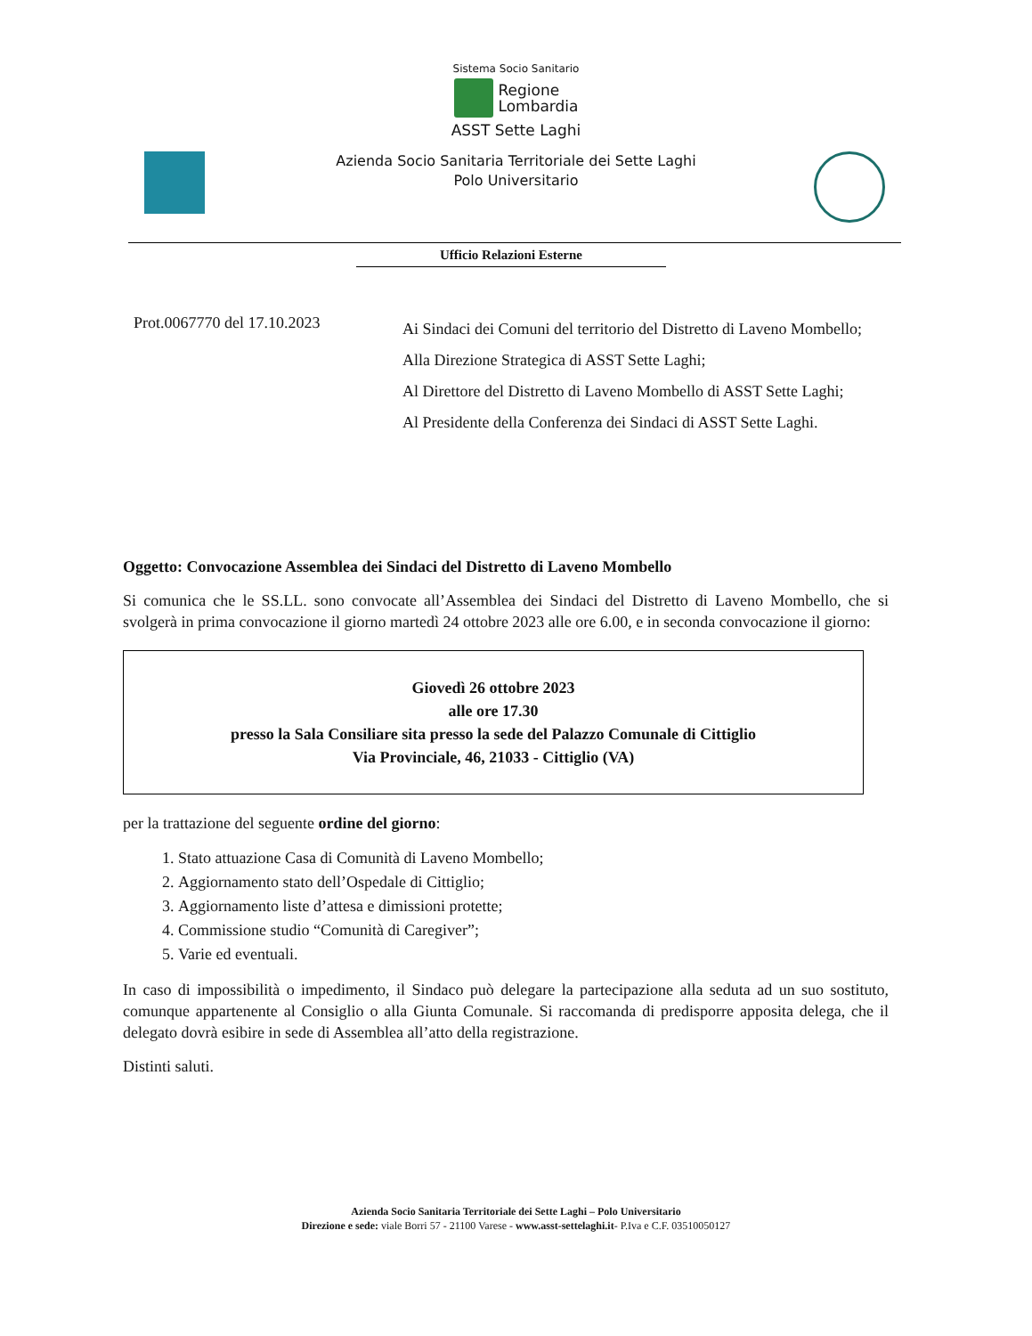Sistema Socio Sanitario
Regione
Lombardia
ASST Sette Laghi
Azienda Socio Sanitaria Territoriale dei Sette Laghi
Polo Universitario
Ufficio Relazioni Esterne
Prot.0067770 del 17.10.2023
Ai Sindaci dei Comuni del territorio del Distretto di Laveno Mombello;
Alla Direzione Strategica di ASST Sette Laghi;
Al Direttore del Distretto di Laveno Mombello di ASST Sette Laghi;
Al Presidente della Conferenza dei Sindaci di ASST Sette Laghi.
Oggetto: Convocazione Assemblea dei Sindaci del Distretto di Laveno Mombello
Si comunica che le SS.LL. sono convocate all’Assemblea dei Sindaci del Distretto di Laveno Mombello, che si svolgerà in prima convocazione il giorno martedì 24 ottobre 2023 alle ore 6.00, e in seconda convocazione il giorno:
Giovedì 26 ottobre 2023
alle ore 17.30
presso la Sala Consiliare sita presso la sede del Palazzo Comunale di Cittiglio
Via Provinciale, 46, 21033 - Cittiglio (VA)
per la trattazione del seguente ordine del giorno:
1. Stato attuazione Casa di Comunità di Laveno Mombello;
2. Aggiornamento stato dell’Ospedale di Cittiglio;
3. Aggiornamento liste d’attesa e dimissioni protette;
4. Commissione studio “Comunità di Caregiver”;
5. Varie ed eventuali.
In caso di impossibilità o impedimento, il Sindaco può delegare la partecipazione alla seduta ad un suo sostituto, comunque appartenente al Consiglio o alla Giunta Comunale. Si raccomanda di predisporre apposita delega, che il delegato dovrà esibire in sede di Assemblea all’atto della registrazione.
Distinti saluti.
Azienda Socio Sanitaria Territoriale dei Sette Laghi – Polo Universitario
Direzione e sede: viale Borri 57 - 21100 Varese - www.asst-settelaghi.it- P.Iva e C.F. 03510050127